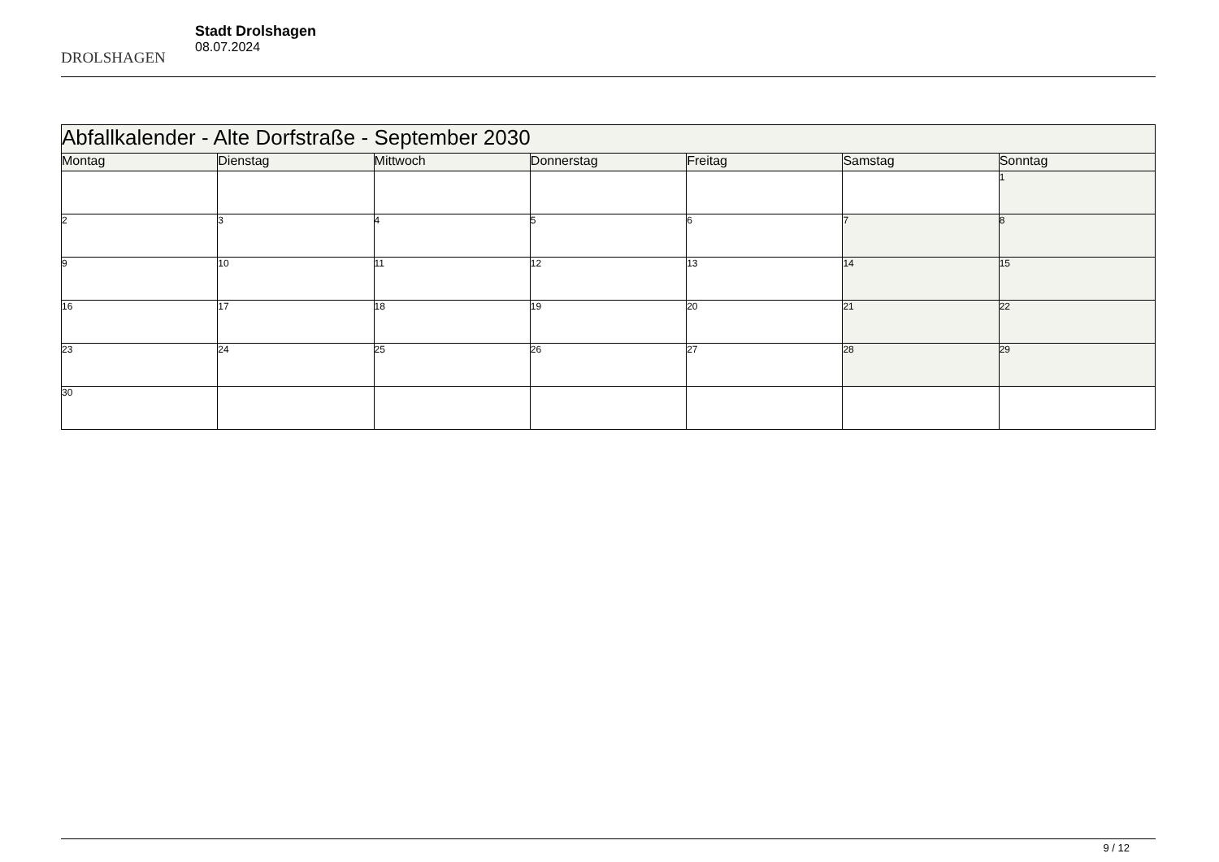DROLSHAGEN
Stadt Drolshagen
08.07.2024
| Abfallkalender - Alte Dorfstraße - September 2030 | | | | | | |
| --- | --- | --- | --- | --- | --- | --- |
| Montag | Dienstag | Mittwoch | Donnerstag | Freitag | Samstag | Sonntag |
| | | | | | | 1 |
| 2 | 3 | 4 | 5 | 6 | 7 | 8 |
| 9 | 10 | 11 | 12 | 13 | 14 | 15 |
| 16 | 17 | 18 | 19 | 20 | 21 | 22 |
| 23 | 24 | 25 | 26 | 27 | 28 | 29 |
| 30 | | | | | | |
9 / 12